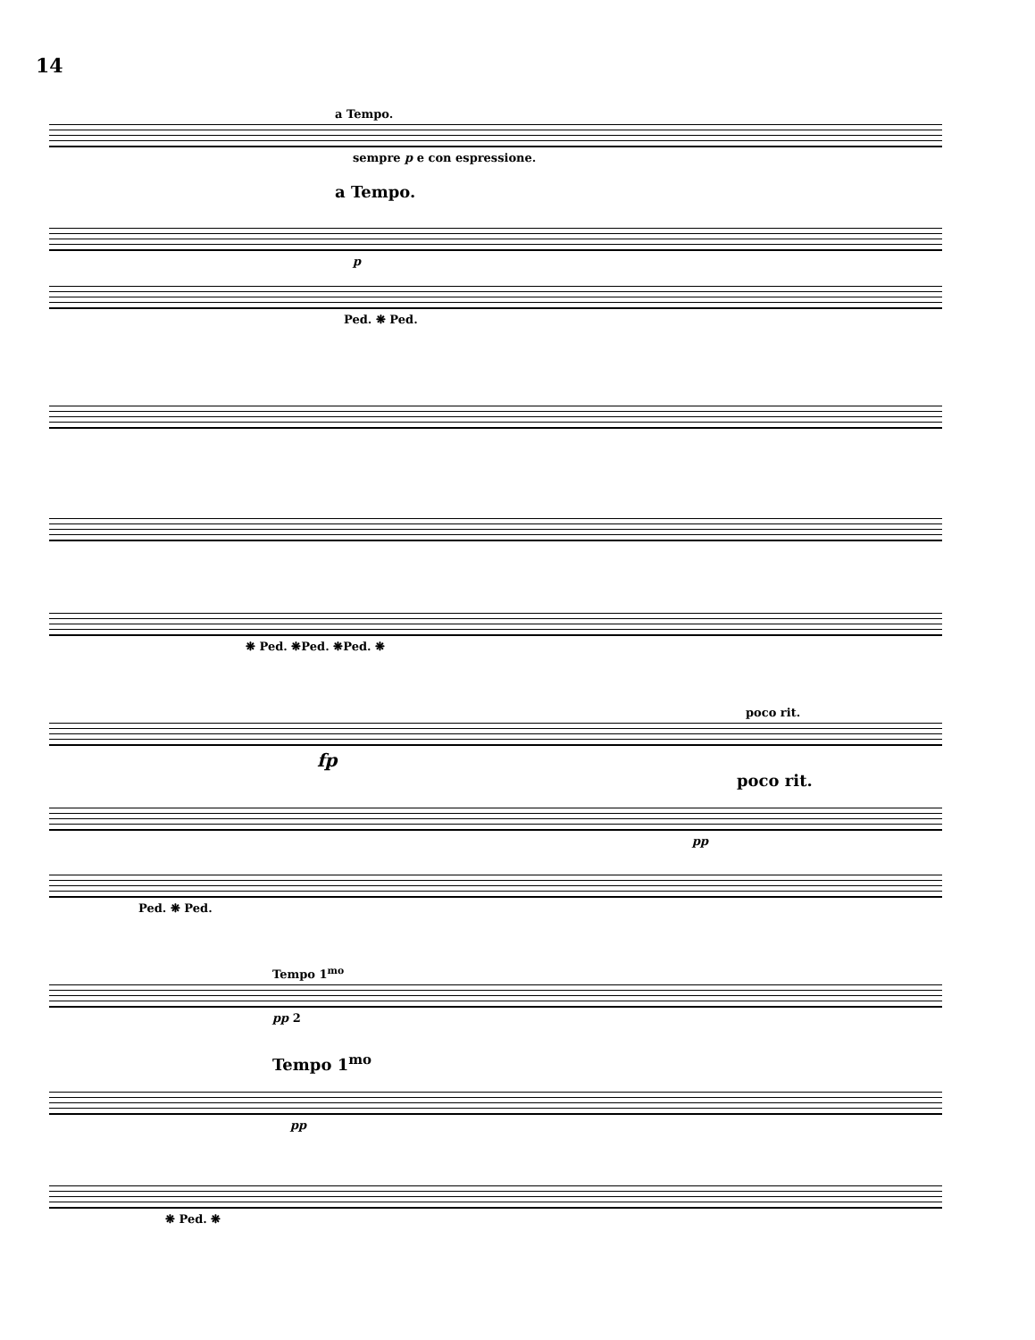14
a Tempo.
sempre p e con espressione.
a Tempo.
p
Ped. ❋ Ped.
❋ Ped. ❋Ped. ❋Ped. ❋
poco rit.
fp
poco rit.
pp
Ped. ❋ Ped.
Tempo 1<sup>mo</sup>
pp 2
Tempo 1<sup>mo</sup>
pp
❋ Ped. ❋